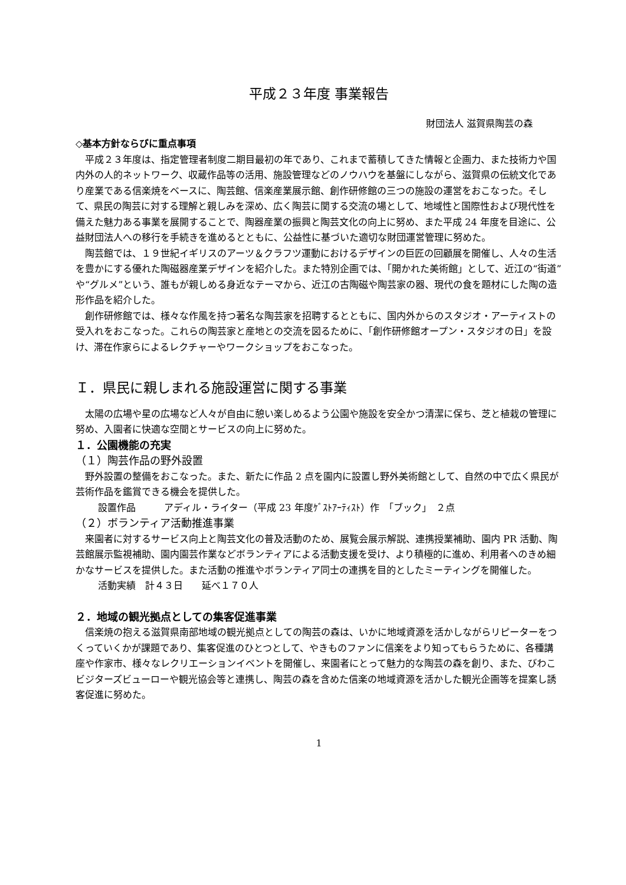平成２３年度 事業報告
財団法人 滋賀県陶芸の森
◇基本方針ならびに重点事項
平成２３年度は、指定管理者制度二期目最初の年であり、これまで蓄積してきた情報と企画力、また技術力や国内外の人的ネットワーク、収蔵作品等の活用、施設管理などのノウハウを基盤にしながら、滋賀県の伝統文化であり産業である信楽焼をベースに、陶芸館、信楽産業展示館、創作研修館の三つの施設の運営をおこなった。そして、県民の陶芸に対する理解と親しみを深め、広く陶芸に関する交流の場として、地域性と国際性および現代性を備えた魅力ある事業を展開することで、陶器産業の振興と陶芸文化の向上に努め、また平成 24 年度を目途に、公益財団法人への移行を手続きを進めるとともに、公益性に基づいた適切な財団運営管理に努めた。
陶芸館では、１９世紀イギリスのアーツ＆クラフツ運動におけるデザインの巨匠の回顧展を開催し、人々の生活を豊かにする優れた陶磁器産業デザインを紹介した。また特別企画では、「開かれた美術館」として、近江の“街道”や“グルメ”という、誰もが親しめる身近なテーマから、近江の古陶磁や陶芸家の器、現代の食を題材にした陶の造形作品を紹介した。
創作研修館では、様々な作風を持つ著名な陶芸家を招聘するとともに、国内外からのスタジオ・アーティストの受入れをおこなった。これらの陶芸家と産地との交流を図るために、「創作研修館オープン・スタジオの日」を設け、滞在作家らによるレクチャーやワークショップをおこなった。
Ｉ．県民に親しまれる施設運営に関する事業
太陽の広場や星の広場など人々が自由に憩い楽しめるよう公園や施設を安全かつ清潔に保ち、芝と植栽の管理に努め、入園者に快適な空間とサービスの向上に努めた。
１．公園機能の充実
（１）陶芸作品の野外設置
野外設置の整備をおこなった。また、新たに作品 2 点を園内に設置し野外美術館として、自然の中で広く県民が芸術作品を鑑賞できる機会を提供した。
設置作品　　　アディル・ライター（平成 23 年度ｹﾞｽﾄｱｰﾃｨｽﾄ）作　「ブック」　２点
（２）ボランティア活動推進事業
来園者に対するサービス向上と陶芸文化の普及活動のため、展覧会展示解説、連携授業補助、園内 PR 活動、陶芸館展示監視補助、園内園芸作業などボランティアによる活動支援を受け、より積極的に進め、利用者へのきめ細かなサービスを提供した。また活動の推進やボランティア同士の連携を目的としたミーティングを開催した。
活動実績　計４３日　　延べ１７０人
２．地域の観光拠点としての集客促進事業
信楽焼の抱える滋賀県南部地域の観光拠点としての陶芸の森は、いかに地域資源を活かしながらリピーターをつくっていくかが課題であり、集客促進のひとつとして、やきものファンに信楽をより知ってもらうために、各種講座や作家市、様々なレクリエーションイベントを開催し、来園者にとって魅力的な陶芸の森を創り、また、びわこビジターズビューローや観光協会等と連携し、陶芸の森を含めた信楽の地域資源を活かした観光企画等を提案し誘客促進に努めた。
1